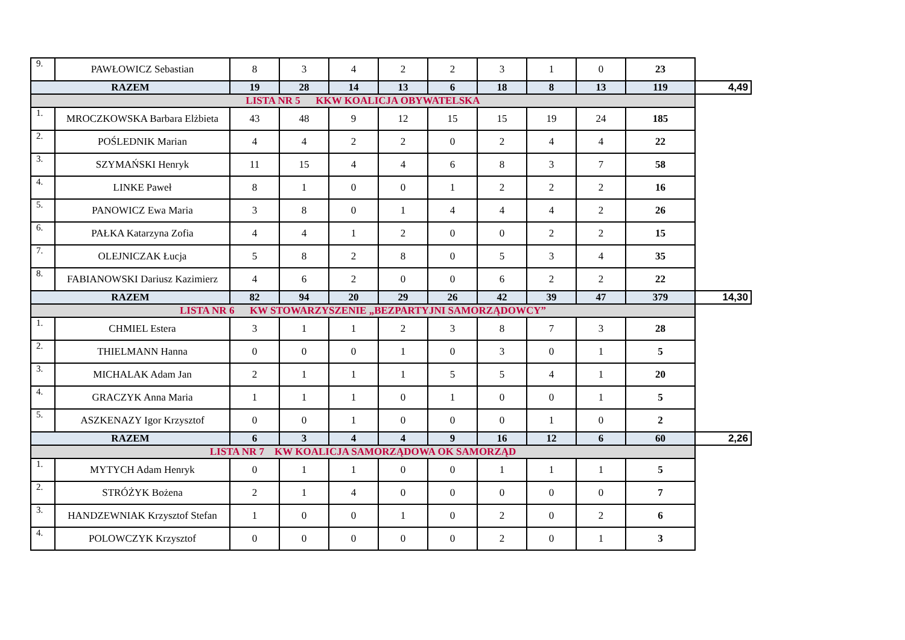| 9. | PAWŁOWICZ Sebastian | 8 | 3 | 4 | 2 | 2 | 3 | 1 | 0 | 23 | |
| RAZEM | | 19 | 28 | 14 | 13 | 6 | 18 | 8 | 13 | 119 | 4,49 |
| LISTA NR 5 KKW KOALICJA OBYWATELSKA | | | | | | | | | | | |
| 1. | MROCZKOWSKA Barbara Elżbieta | 43 | 48 | 9 | 12 | 15 | 15 | 19 | 24 | 185 | |
| 2. | POŚLEDNIK Marian | 4 | 4 | 2 | 2 | 0 | 2 | 4 | 4 | 22 | |
| 3. | SZYMAŃSKI Henryk | 11 | 15 | 4 | 4 | 6 | 8 | 3 | 7 | 58 | |
| 4. | LINKE Paweł | 8 | 1 | 0 | 0 | 1 | 2 | 2 | 2 | 16 | |
| 5. | PANOWICZ Ewa Maria | 3 | 8 | 0 | 1 | 4 | 4 | 4 | 2 | 26 | |
| 6. | PAŁKA Katarzyna Zofia | 4 | 4 | 1 | 2 | 0 | 0 | 2 | 2 | 15 | |
| 7. | OLEJNICZAK Łucja | 5 | 8 | 2 | 8 | 0 | 5 | 3 | 4 | 35 | |
| 8. | FABIANOWSKI Dariusz Kazimierz | 4 | 6 | 2 | 0 | 0 | 6 | 2 | 2 | 22 | |
| RAZEM | | 82 | 94 | 20 | 29 | 26 | 42 | 39 | 47 | 379 | 14,30 |
| LISTA NR 6 KW STOWARZYSZENIE „BEZPARTYJNI SAMORZĄDOWCY” | | | | | | | | | | | |
| 1. | CHMIEL Estera | 3 | 1 | 1 | 2 | 3 | 8 | 7 | 3 | 28 | |
| 2. | THIELMANN Hanna | 0 | 0 | 0 | 1 | 0 | 3 | 0 | 1 | 5 | |
| 3. | MICHALAK Adam Jan | 2 | 1 | 1 | 1 | 5 | 5 | 4 | 1 | 20 | |
| 4. | GRACZYK Anna Maria | 1 | 1 | 1 | 0 | 1 | 0 | 0 | 1 | 5 | |
| 5. | ASZKENAZY Igor Krzysztof | 0 | 0 | 1 | 0 | 0 | 0 | 1 | 0 | 2 | |
| RAZEM | | 6 | 3 | 4 | 4 | 9 | 16 | 12 | 6 | 60 | 2,26 |
| LISTA NR 7 KW KOALICJA SAMORZĄDOWA OK SAMORZĄD | | | | | | | | | | | |
| 1. | MYTYCH Adam Henryk | 0 | 1 | 1 | 0 | 0 | 1 | 1 | 1 | 5 | |
| 2. | STRÓŻYK Bożena | 2 | 1 | 4 | 0 | 0 | 0 | 0 | 0 | 7 | |
| 3. | HANDZEWNIAK Krzysztof Stefan | 1 | 0 | 0 | 1 | 0 | 2 | 0 | 2 | 6 | |
| 4. | POLOWCZYK Krzysztof | 0 | 0 | 0 | 0 | 0 | 2 | 0 | 1 | 3 | |